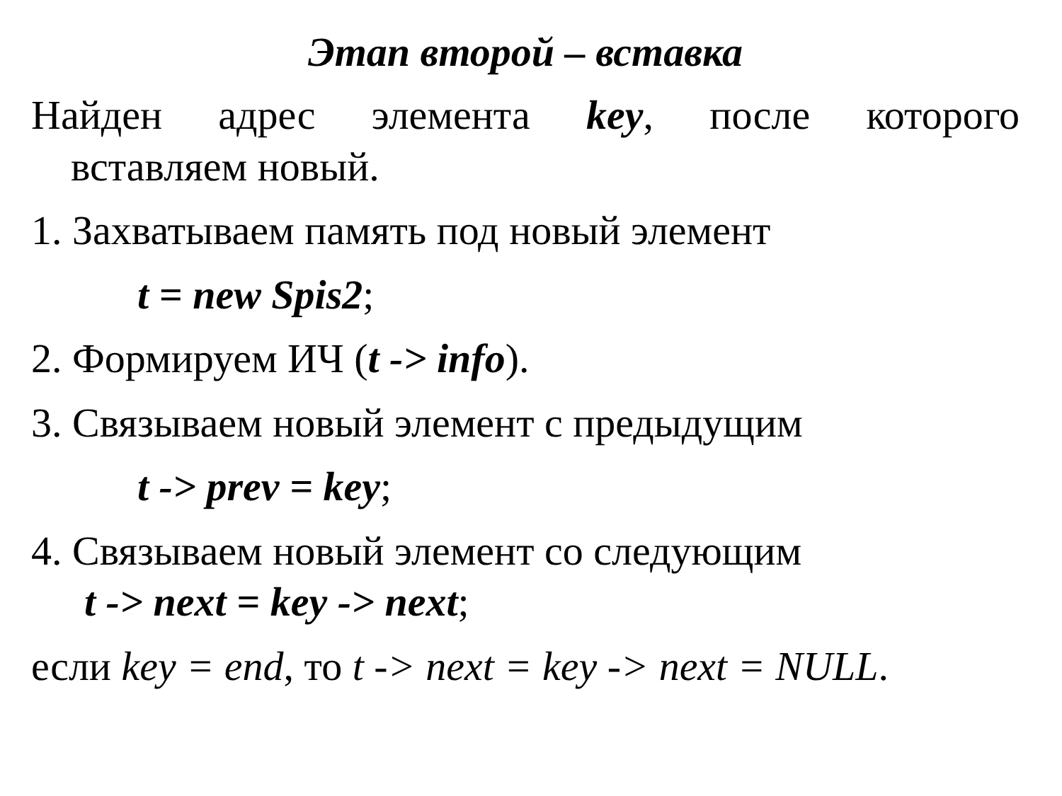Этап второй – вставка
Найден адрес элемента key, после которого
вставляем новый.
1. Захватываем память под новый элемент
t = new Spis2;
2. Формируем ИЧ (t -> info).
3. Связываем новый элемент с предыдущим
t -> prev = key;
4. Связываем новый элемент со следующим
t -> next = key -> next;
если key = end, то t -> next = key -> next = NULL.